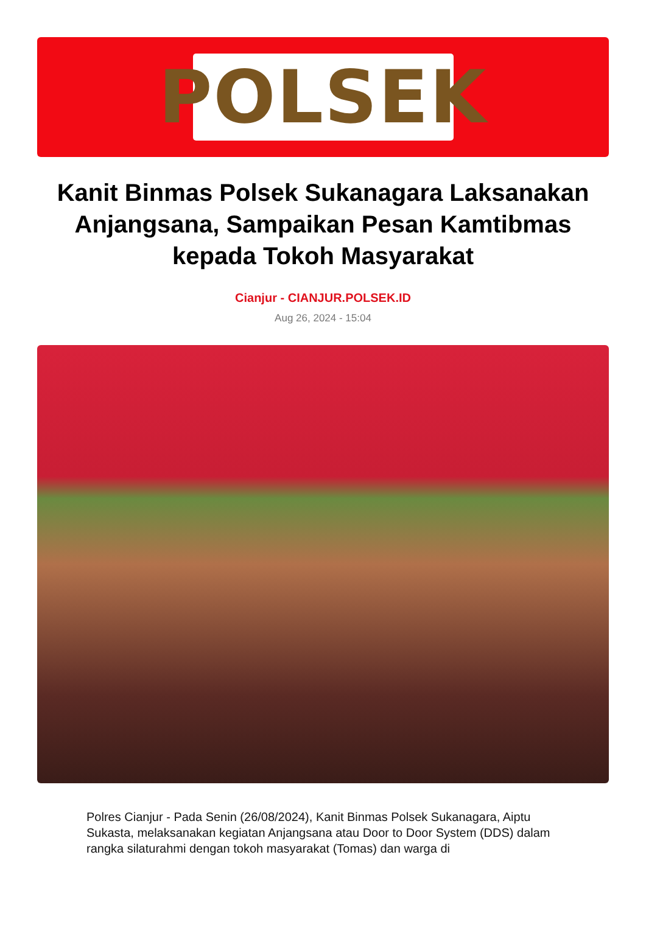POLSEK
Kanit Binmas Polsek Sukanagara Laksanakan Anjangsana, Sampaikan Pesan Kamtibmas kepada Tokoh Masyarakat
Cianjur - CIANJUR.POLSEK.ID
Aug 26, 2024 - 15:04
Polres Cianjur - Pada Senin (26/08/2024), Kanit Binmas Polsek Sukanagara, Aiptu Sukasta, melaksanakan kegiatan Anjangsana atau Door to Door System (DDS) dalam rangka silaturahmi dengan tokoh masyarakat (Tomas) dan warga di